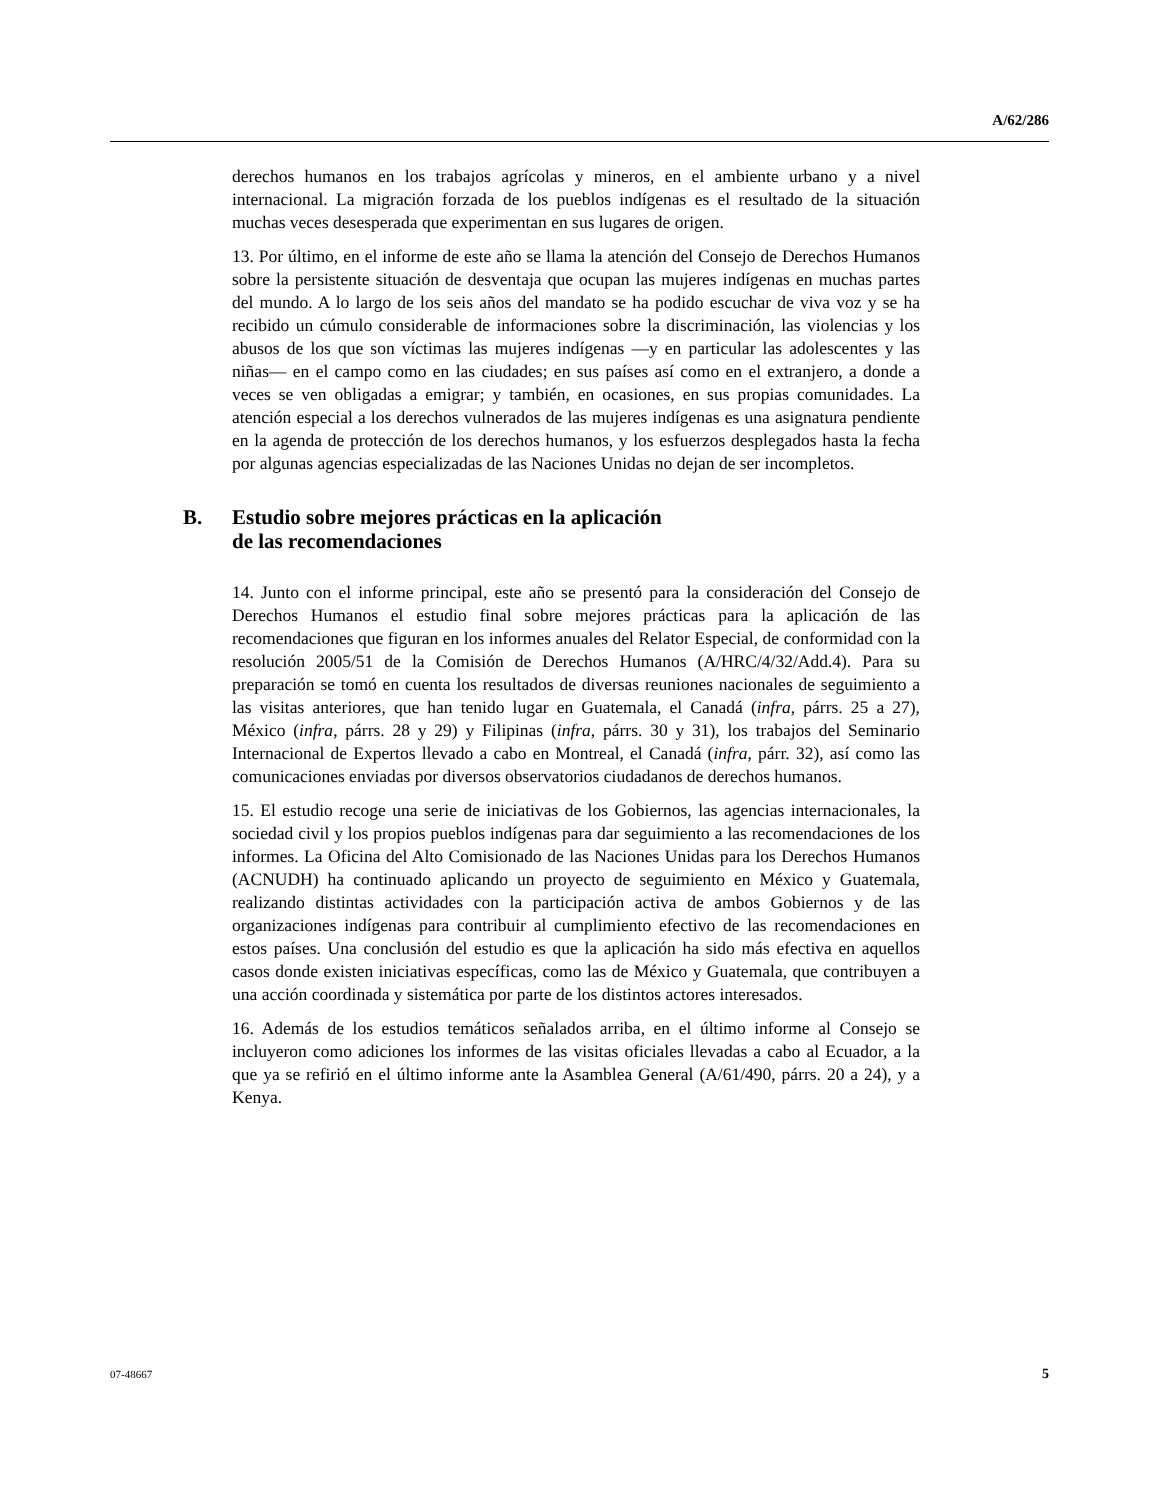A/62/286
derechos humanos en los trabajos agrícolas y mineros, en el ambiente urbano y a nivel internacional. La migración forzada de los pueblos indígenas es el resultado de la situación muchas veces desesperada que experimentan en sus lugares de origen.
13. Por último, en el informe de este año se llama la atención del Consejo de Derechos Humanos sobre la persistente situación de desventaja que ocupan las mujeres indígenas en muchas partes del mundo. A lo largo de los seis años del mandato se ha podido escuchar de viva voz y se ha recibido un cúmulo considerable de informaciones sobre la discriminación, las violencias y los abusos de los que son víctimas las mujeres indígenas —y en particular las adolescentes y las niñas— en el campo como en las ciudades; en sus países así como en el extranjero, a donde a veces se ven obligadas a emigrar; y también, en ocasiones, en sus propias comunidades. La atención especial a los derechos vulnerados de las mujeres indígenas es una asignatura pendiente en la agenda de protección de los derechos humanos, y los esfuerzos desplegados hasta la fecha por algunas agencias especializadas de las Naciones Unidas no dejan de ser incompletos.
B. Estudio sobre mejores prácticas en la aplicación
de las recomendaciones
14. Junto con el informe principal, este año se presentó para la consideración del Consejo de Derechos Humanos el estudio final sobre mejores prácticas para la aplicación de las recomendaciones que figuran en los informes anuales del Relator Especial, de conformidad con la resolución 2005/51 de la Comisión de Derechos Humanos (A/HRC/4/32/Add.4). Para su preparación se tomó en cuenta los resultados de diversas reuniones nacionales de seguimiento a las visitas anteriores, que han tenido lugar en Guatemala, el Canadá (infra, párrs. 25 a 27), México (infra, párrs. 28 y 29) y Filipinas (infra, párrs. 30 y 31), los trabajos del Seminario Internacional de Expertos llevado a cabo en Montreal, el Canadá (infra, párr. 32), así como las comunicaciones enviadas por diversos observatorios ciudadanos de derechos humanos.
15. El estudio recoge una serie de iniciativas de los Gobiernos, las agencias internacionales, la sociedad civil y los propios pueblos indígenas para dar seguimiento a las recomendaciones de los informes. La Oficina del Alto Comisionado de las Naciones Unidas para los Derechos Humanos (ACNUDH) ha continuado aplicando un proyecto de seguimiento en México y Guatemala, realizando distintas actividades con la participación activa de ambos Gobiernos y de las organizaciones indígenas para contribuir al cumplimiento efectivo de las recomendaciones en estos países. Una conclusión del estudio es que la aplicación ha sido más efectiva en aquellos casos donde existen iniciativas específicas, como las de México y Guatemala, que contribuyen a una acción coordinada y sistemática por parte de los distintos actores interesados.
16. Además de los estudios temáticos señalados arriba, en el último informe al Consejo se incluyeron como adiciones los informes de las visitas oficiales llevadas a cabo al Ecuador, a la que ya se refirió en el último informe ante la Asamblea General (A/61/490, párrs. 20 a 24), y a Kenya.
07-48667 5